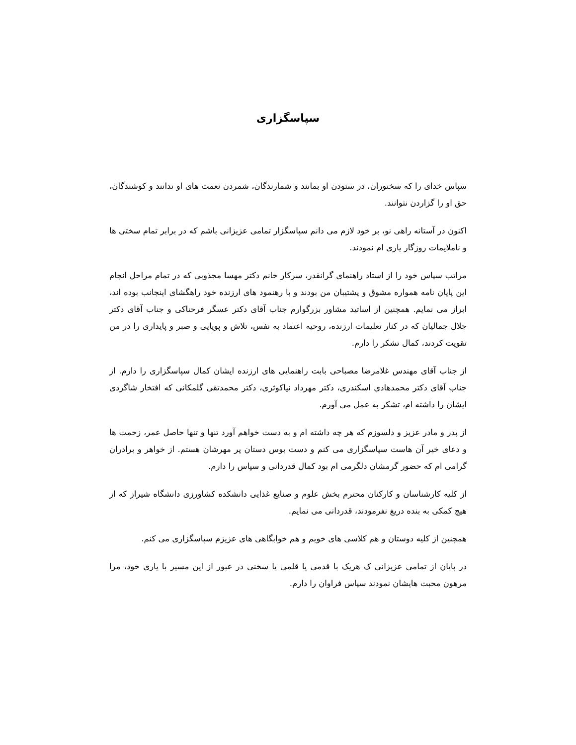سپاسگزاری
سپاس خدای را که سخنوران، در ستودن او بمانند و شمارندگان، شمردن نعمت های او ندانند و کوشندگان، حق او را گزاردن نتوانند.
اکنون در آستانه راهی نو، بر خود لازم می دانم سپاسگزار تمامی عزیزانی باشم که در برابر تمام سختی ها و ناملایمات روزگار یاری ام نمودند.
مراتب سپاس خود را از استاد راهنمای گرانقدر، سرکار خانم دکتر مهسا مجذوبی که در تمام مراحل انجام این پایان نامه همواره مشوق و پشتیبان من بودند و با رهنمود های ارزنده خود راهگشای اینجانب بوده اند، ابراز می نمایم. همچنین از اساتید مشاور بزرگوارم جناب آقای دکتر عسگر فرحناکی و جناب آقای دکتر جلال جمالیان که در کنار تعلیمات ارزنده، روحیه اعتماد به نفس، تلاش و پویایی و صبر و پایداری را در من تقویت کردند، کمال تشکر را دارم.
از جناب آقای مهندس غلامرضا مصباحی بابت راهنمایی های ارزنده ایشان کمال سپاسگزاری را دارم. از جناب آقای دکتر محمدهادی اسکندری، دکتر مهرداد نیاکوثری، دکتر محمدتقی گلمکانی که افتخار شاگردی ایشان را داشته ام، تشکر به عمل می آورم.
از پدر و مادر عزیز و دلسوزم که هر چه داشته ام و به دست خواهم آورد تنها و تنها حاصل عمر، زحمت ها و دعای خیر آن هاست سپاسگزاری می کنم و دست بوس دستان پر مهرشان هستم. از خواهر و برادران گرامی ام که حضور گرمشان دلگرمی ام بود کمال قدردانی و سپاس را دارم.
از کلیه کارشناسان و کارکنان محترم بخش علوم و صنایع غذایی دانشکده کشاورزی دانشگاه شیراز که از هیچ کمکی به بنده دریغ نفرمودند، قدردانی می نمایم.
همچنین از کلیه دوستان و هم کلاسی های خوبم و هم خوابگاهی های عزیزم سپاسگزاری می کنم.
در پایان از تمامی عزیزانی ک هریک با قدمی یا قلمی یا سخنی در عبور از این مسیر با یاری خود، مرا مرهون محبت هایشان نمودند سپاس فراوان را دارم.